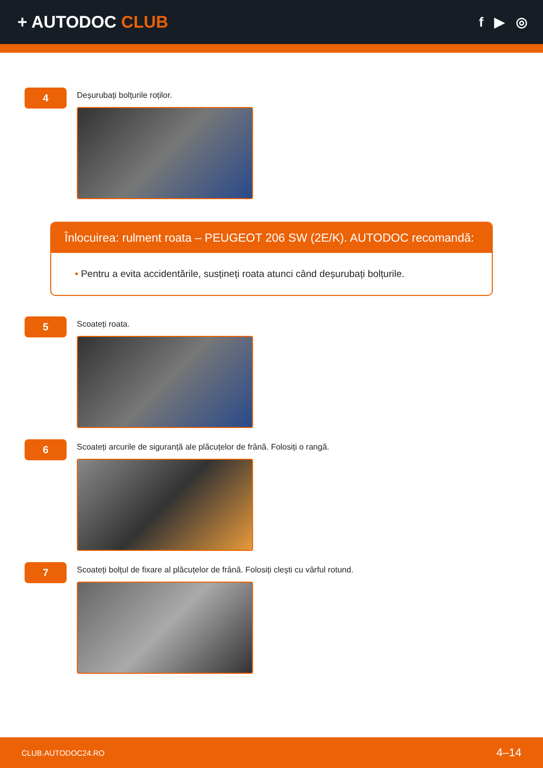+ AUTODOC CLUB
f ▶ ◎
4
Deșurubați bolțurile roților.
Înlocuirea: rulment roata – PEUGEOT 206 SW (2E/K). AUTODOC recomandă:
• Pentru a evita accidentările, susțineți roata atunci când deșurubați bolțurile.
5
Scoateți roata.
6
Scoateți arcurile de siguranță ale plăcuțelor de frână. Folosiți o rangă.
7
Scoateți bolțul de fixare al plăcuțelor de frână. Folosiți clești cu vârful rotund.
CLUB.AUTODOC24.RO 4–14